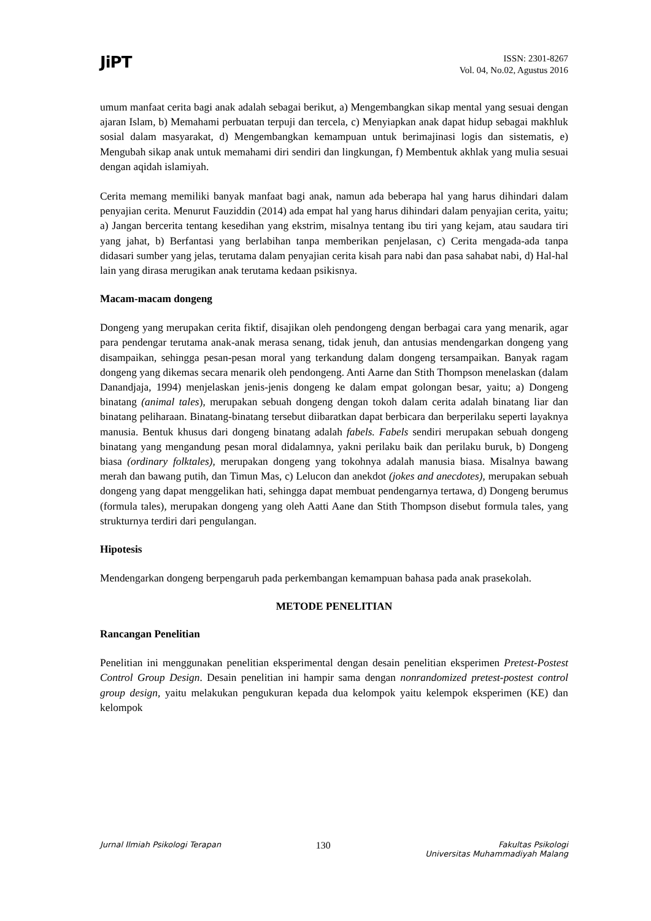JiPT
ISSN: 2301-8267
Vol. 04, No.02, Agustus 2016
umum manfaat cerita bagi anak adalah sebagai berikut, a) Mengembangkan sikap mental yang sesuai dengan ajaran Islam, b) Memahami perbuatan terpuji dan tercela, c) Menyiapkan anak dapat hidup sebagai makhluk sosial dalam masyarakat, d) Mengembangkan kemampuan untuk berimajinasi logis dan sistematis, e) Mengubah sikap anak untuk memahami diri sendiri dan lingkungan, f) Membentuk akhlak yang mulia sesuai dengan aqidah islamiyah.
Cerita memang memiliki banyak manfaat bagi anak, namun ada beberapa hal yang harus dihindari dalam penyajian cerita. Menurut Fauziddin (2014) ada empat hal yang harus dihindari dalam penyajian cerita, yaitu; a) Jangan bercerita tentang kesedihan yang ekstrim, misalnya tentang ibu tiri yang kejam, atau saudara tiri yang jahat, b) Berfantasi yang berlabihan tanpa memberikan penjelasan, c) Cerita mengada-ada tanpa didasari sumber yang jelas, terutama dalam penyajian cerita kisah para nabi dan pasa sahabat nabi, d) Hal-hal lain yang dirasa merugikan anak terutama kedaan psikisnya.
Macam-macam dongeng
Dongeng yang merupakan cerita fiktif, disajikan oleh pendongeng dengan berbagai cara yang menarik, agar para pendengar terutama anak-anak merasa senang, tidak jenuh, dan antusias mendengarkan dongeng yang disampaikan, sehingga pesan-pesan moral yang terkandung dalam dongeng tersampaikan. Banyak ragam dongeng yang dikemas secara menarik oleh pendongeng. Anti Aarne dan Stith Thompson menelaskan (dalam Danandjaja, 1994) menjelaskan jenis-jenis dongeng ke dalam empat golongan besar, yaitu; a) Dongeng binatang (animal tales), merupakan sebuah dongeng dengan tokoh dalam cerita adalah binatang liar dan binatang peliharaan. Binatang-binatang tersebut diibaratkan dapat berbicara dan berperilaku seperti layaknya manusia. Bentuk khusus dari dongeng binatang adalah fabels. Fabels sendiri merupakan sebuah dongeng binatang yang mengandung pesan moral didalamnya, yakni perilaku baik dan perilaku buruk, b) Dongeng biasa (ordinary folktales), merupakan dongeng yang tokohnya adalah manusia biasa. Misalnya bawang merah dan bawang putih, dan Timun Mas, c) Lelucon dan anekdot (jokes and anecdotes), merupakan sebuah dongeng yang dapat menggelikan hati, sehingga dapat membuat pendengarnya tertawa, d) Dongeng berumus (formula tales), merupakan dongeng yang oleh Aatti Aane dan Stith Thompson disebut formula tales, yang strukturnya terdiri dari pengulangan.
Hipotesis
Mendengarkan dongeng berpengaruh pada perkembangan kemampuan bahasa pada anak prasekolah.
METODE PENELITIAN
Rancangan Penelitian
Penelitian ini menggunakan penelitian eksperimental dengan desain penelitian eksperimen Pretest-Postest Control Group Design. Desain penelitian ini hampir sama dengan nonrandomized pretest-postest control group design, yaitu melakukan pengukuran kepada dua kelompok yaitu kelempok eksperimen (KE) dan kelompok
Jurnal Ilmiah Psikologi Terapan 130 Fakultas Psikologi
Universitas Muhammadiyah Malang